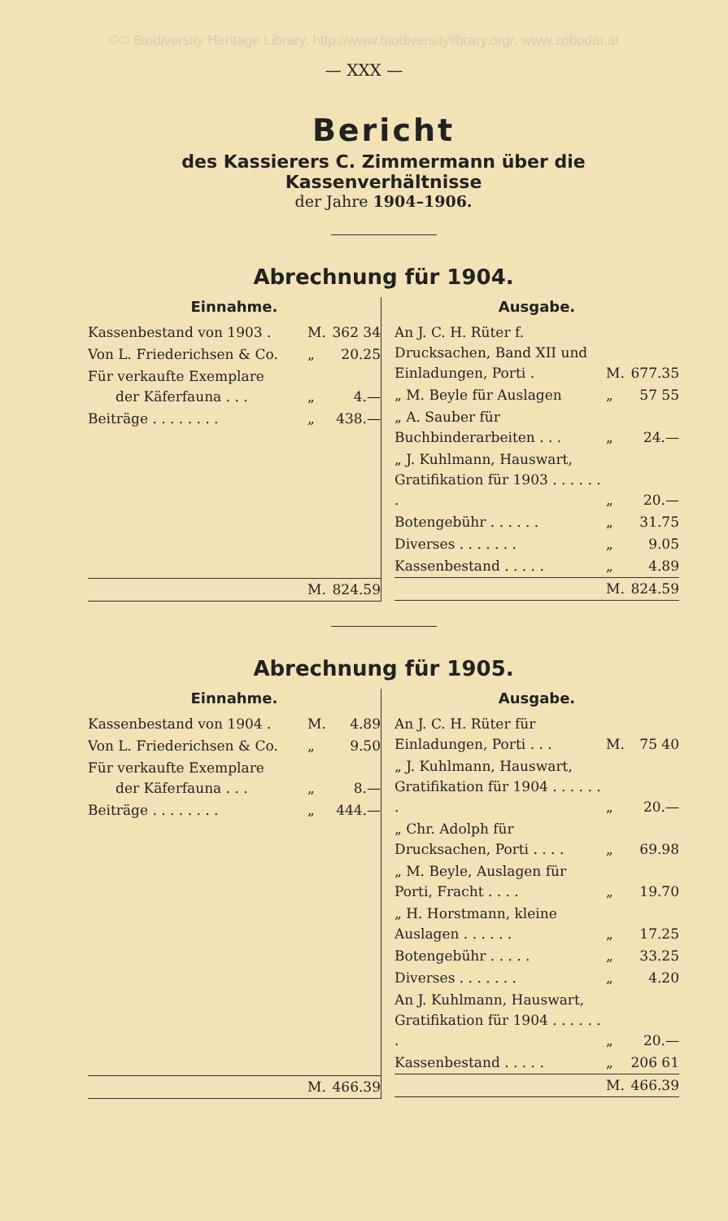©© Biodiversity Heritage Library, http://www.biodiversitylibrary.org/; www.zobodat.at
— XXX —
Bericht
des Kassierers C. Zimmermann über die Kassenverhältnisse
der Jahre 1904–1906.
Abrechnung für 1904.
| Einnahme. | | |
| --- | --- | --- |
| Kassenbestand von 1903 . | M. | 362 34 |
| Von L. Friederichsen & Co. | „ | 20.25 |
| Für verkaufte Exemplare der Käferfauna . . . | „ | 4.— |
| Beiträge . . . . . . . . | „ | 438.— |
| | M. | 824.59 |
| Ausgabe. | | |
| --- | --- | --- |
| An J. C. H. Rüter f. Drucksachen, Band XII und Einladungen, Porti . | M. | 677.35 |
| „ M. Beyle für Auslagen | „ | 57 55 |
| „ A. Sauber für Buchbinderarbeiten . . . | „ | 24.— |
| „ J. Kuhlmann, Hauswart, Gratifikation für 1903 . . . . . . . | „ | 20.— |
| Botengebühr . . . . . . | „ | 31.75 |
| Diverses . . . . . . . | „ | 9.05 |
| Kassenbestand . . . . . | „ | 4.89 |
| | M. | 824.59 |
Abrechnung für 1905.
| Einnahme. | | |
| --- | --- | --- |
| Kassenbestand von 1904 . | M. | 4.89 |
| Von L. Friederichsen & Co. | „ | 9.50 |
| Für verkaufte Exemplare der Käferfauna . . . | „ | 8.— |
| Beiträge . . . . . . . . | „ | 444.— |
| | M. | 466.39 |
| Ausgabe. | | |
| --- | --- | --- |
| An J. C. H. Rüter für Einladungen, Porti . . . | M. | 75 40 |
| „ J. Kuhlmann, Hauswart, Gratifikation für 1904 . . . . . . . | „ | 20.— |
| „ Chr. Adolph für Drucksachen, Porti . . . . | „ | 69.98 |
| „ M. Beyle, Auslagen für Porti, Fracht . . . . | „ | 19.70 |
| „ H. Horstmann, kleine Auslagen . . . . . . | „ | 17.25 |
| Botengebühr . . . . . | „ | 33.25 |
| Diverses . . . . . . . | „ | 4.20 |
| An J. Kuhlmann, Hauswart, Gratifikation für 1904 . . . . . . . | „ | 20.— |
| Kassenbestand . . . . . | „ | 206 61 |
| | M. | 466.39 |